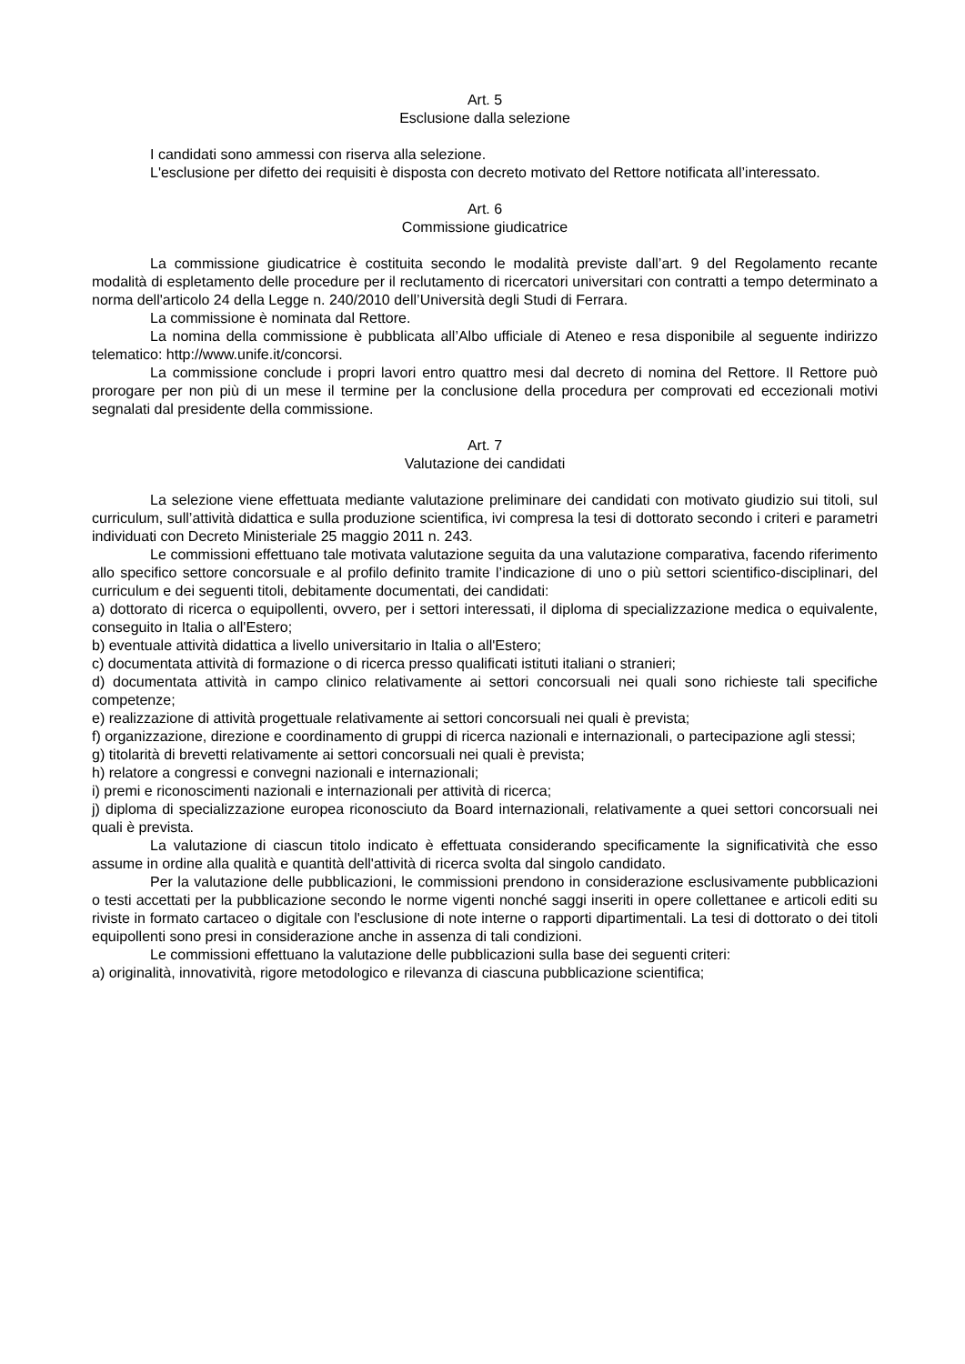Art. 5
Esclusione dalla selezione
I candidati sono ammessi con riserva alla selezione.
L'esclusione per difetto dei requisiti è disposta con decreto motivato del Rettore notificata all’interessato.
Art. 6
Commissione giudicatrice
La commissione giudicatrice è costituita secondo le modalità previste dall’art. 9 del Regolamento recante modalità di espletamento delle procedure per il reclutamento di ricercatori universitari con contratti a tempo determinato a norma dell'articolo 24 della Legge n. 240/2010 dell’Università degli Studi di Ferrara.
La commissione è nominata dal Rettore.
La nomina della commissione è pubblicata all’Albo ufficiale di Ateneo e resa disponibile al seguente indirizzo telematico: http://www.unife.it/concorsi.
La commissione conclude i propri lavori entro quattro mesi dal decreto di nomina del Rettore. Il Rettore può prorogare per non più di un mese il termine per la conclusione della procedura per comprovati ed eccezionali motivi segnalati dal presidente della commissione.
Art. 7
Valutazione dei candidati
La selezione viene effettuata mediante valutazione preliminare dei candidati con motivato giudizio sui titoli, sul curriculum, sull’attività didattica e sulla produzione scientifica, ivi compresa la tesi di dottorato secondo i criteri e parametri individuati con Decreto Ministeriale 25 maggio 2011 n. 243.
Le commissioni effettuano tale motivata valutazione seguita da una valutazione comparativa, facendo riferimento allo specifico settore concorsuale e al profilo definito tramite l’indicazione di uno o più settori scientifico-disciplinari, del curriculum e dei seguenti titoli, debitamente documentati, dei candidati:
a) dottorato di ricerca o equipollenti, ovvero, per i settori interessati, il diploma di specializzazione medica o equivalente, conseguito in Italia o all'Estero;
b) eventuale attività didattica a livello universitario in Italia o all'Estero;
c) documentata attività di formazione o di ricerca presso qualificati istituti italiani o stranieri;
d) documentata attività in campo clinico relativamente ai settori concorsuali nei quali sono richieste tali specifiche competenze;
e) realizzazione di attività progettuale relativamente ai settori concorsuali nei quali è prevista;
f) organizzazione, direzione e coordinamento di gruppi di ricerca nazionali e internazionali, o partecipazione agli stessi;
g) titolarità di brevetti relativamente ai settori concorsuali nei quali è prevista;
h) relatore a congressi e convegni nazionali e internazionali;
i) premi e riconoscimenti nazionali e internazionali per attività di ricerca;
j) diploma di specializzazione europea riconosciuto da Board internazionali, relativamente a quei settori concorsuali nei quali è prevista.
La valutazione di ciascun titolo indicato è effettuata considerando specificamente la significatività che esso assume in ordine alla qualità e quantità dell'attività di ricerca svolta dal singolo candidato.
Per la valutazione delle pubblicazioni, le commissioni prendono in considerazione esclusivamente pubblicazioni o testi accettati per la pubblicazione secondo le norme vigenti nonché saggi inseriti in opere collettanee e articoli editi su riviste in formato cartaceo o digitale con l'esclusione di note interne o rapporti dipartimentali. La tesi di dottorato o dei titoli equipollenti sono presi in considerazione anche in assenza di tali condizioni.
Le commissioni effettuano la valutazione delle pubblicazioni sulla base dei seguenti criteri:
a) originalità, innovatività, rigore metodologico e rilevanza di ciascuna pubblicazione scientifica;